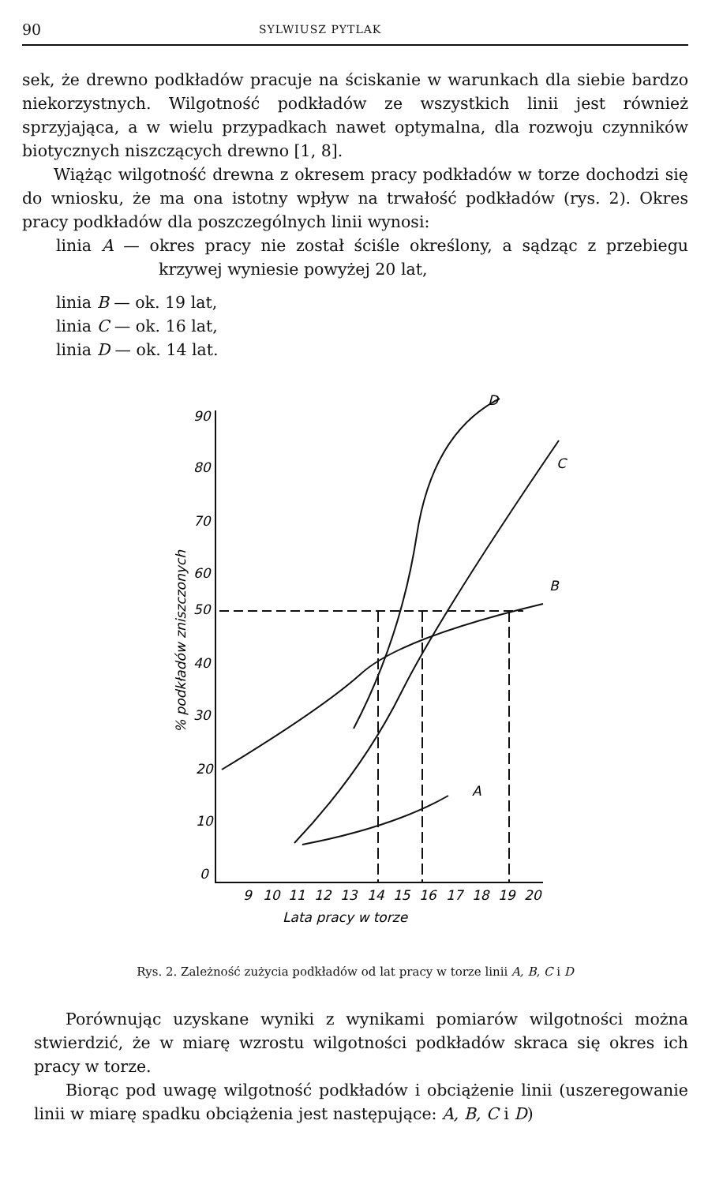90 SYLWIUSZ PYTLAK
sek, że drewno podkładów pracuje na ściskanie w warunkach dla siebie bardzo niekorzystnych. Wilgotność podkładów ze wszystkich linii jest również sprzyjająca, a w wielu przypadkach nawet optymalna, dla rozwoju czynników biotycznych niszczących drewno [1, 8].
Wiążąc wilgotność drewna z okresem pracy podkładów w torze dochodzi się do wniosku, że ma ona istotny wpływ na trwałość podkładów (rys. 2). Okres pracy podkładów dla poszczególnych linii wynosi:
linia A — okres pracy nie został ściśle określony, a sądząc z przebiegu krzywej wyniesie powyżej 20 lat,
linia B — ok. 19 lat,
linia C — ok. 16 lat,
linia D — ok. 14 lat.
90
80
70
60
50
40
30
20
10
0
9
10
11
12
13
14
15
16
17
18
19
20
Lata pracy w torze
D
C
B
A
% podkładów zniszczonych
Rys. 2. Zależność zużycia podkładów od lat pracy w torze linii A, B, C i D
Porównując uzyskane wyniki z wynikami pomiarów wilgotności można stwierdzić, że w miarę wzrostu wilgotności podkładów skraca się okres ich pracy w torze.
Biorąc pod uwagę wilgotność podkładów i obciążenie linii (uszeregowanie linii w miarę spadku obciążenia jest następujące: A, B, C i D)